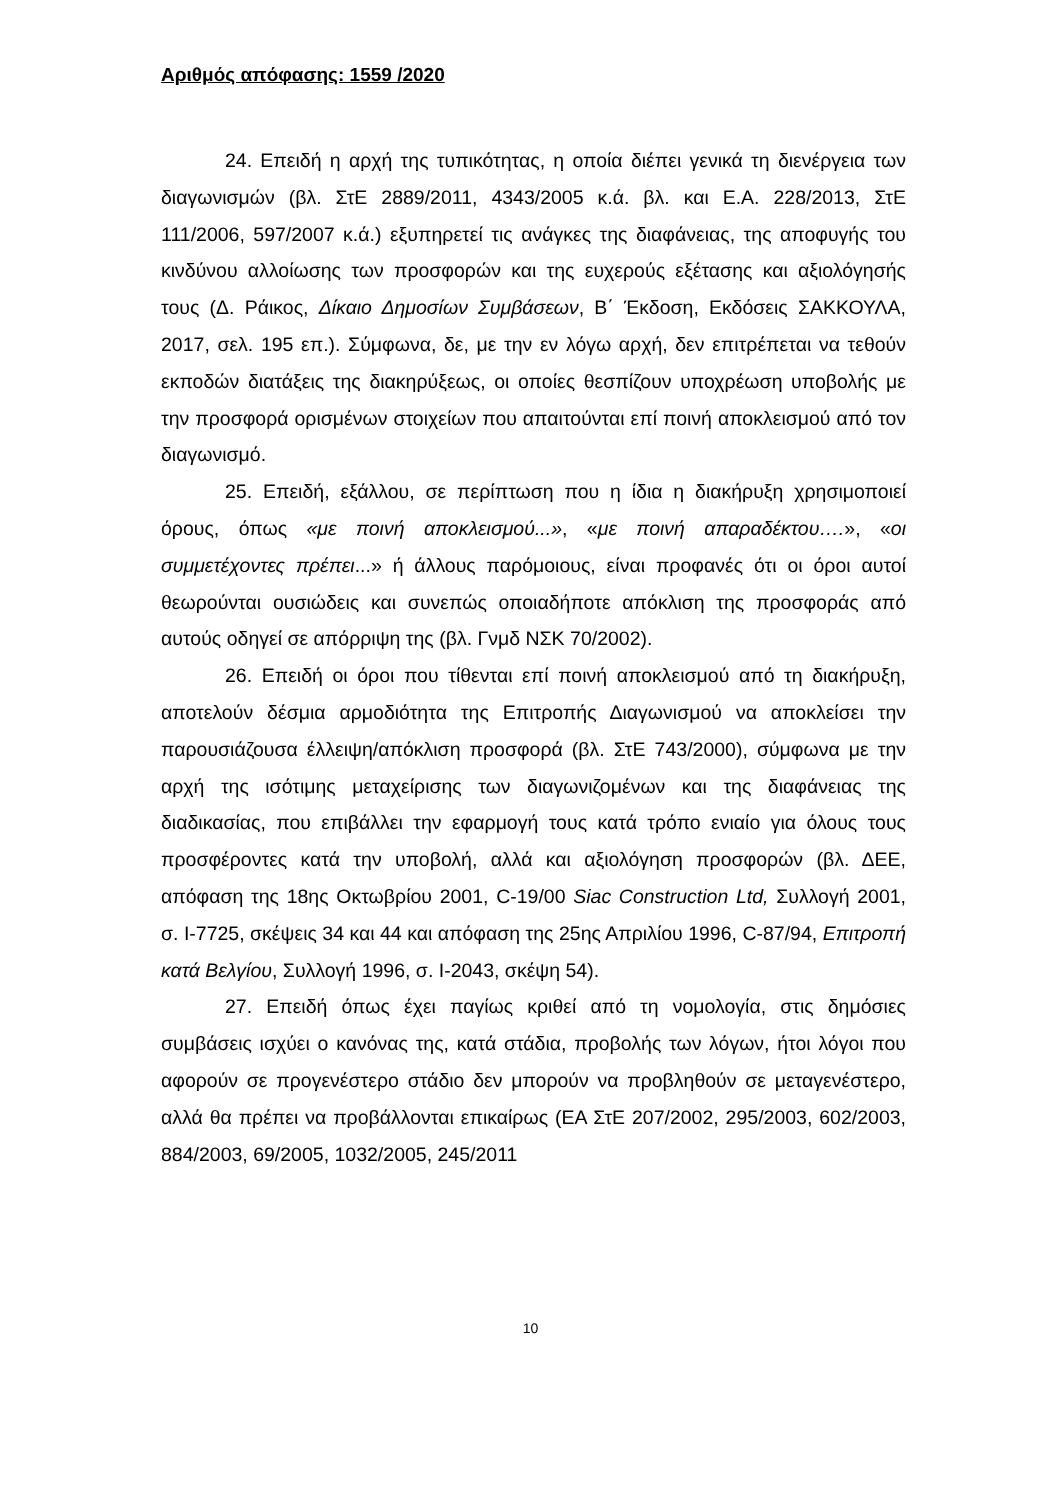Αριθμός απόφασης: 1559 /2020
24. Επειδή η αρχή της τυπικότητας, η οποία διέπει γενικά τη διενέργεια των διαγωνισμών (βλ. ΣτΕ 2889/2011, 4343/2005 κ.ά. βλ. και Ε.Α. 228/2013, ΣτΕ 111/2006, 597/2007 κ.ά.) εξυπηρετεί τις ανάγκες της διαφάνειας, της αποφυγής του κινδύνου αλλοίωσης των προσφορών και της ευχερούς εξέτασης και αξιολόγησής τους (Δ. Ράικος, Δίκαιο Δημοσίων Συμβάσεων, Β΄ Έκδοση, Εκδόσεις ΣΑΚΚΟΥΛΑ, 2017, σελ. 195 επ.). Σύμφωνα, δε, με την εν λόγω αρχή, δεν επιτρέπεται να τεθούν εκποδών διατάξεις της διακηρύξεως, οι οποίες θεσπίζουν υποχρέωση υποβολής με την προσφορά ορισμένων στοιχείων που απαιτούνται επί ποινή αποκλεισμού από τον διαγωνισμό.
25. Επειδή, εξάλλου, σε περίπτωση που η ίδια η διακήρυξη χρησιμοποιεί όρους, όπως «με ποινή αποκλεισμού...», «με ποινή απαραδέκτου….», «οι συμμετέχοντες πρέπει...» ή άλλους παρόμοιους, είναι προφανές ότι οι όροι αυτοί θεωρούνται ουσιώδεις και συνεπώς οποιαδήποτε απόκλιση της προσφοράς από αυτούς οδηγεί σε απόρριψη της (βλ. Γνμδ ΝΣΚ 70/2002).
26. Επειδή οι όροι που τίθενται επί ποινή αποκλεισμού από τη διακήρυξη, αποτελούν δέσμια αρμοδιότητα της Επιτροπής Διαγωνισμού να αποκλείσει την παρουσιάζουσα έλλειψη/απόκλιση προσφορά (βλ. ΣτΕ 743/2000), σύμφωνα με την αρχή της ισότιμης μεταχείρισης των διαγωνιζομένων και της διαφάνειας της διαδικασίας, που επιβάλλει την εφαρμογή τους κατά τρόπο ενιαίο για όλους τους προσφέροντες κατά την υποβολή, αλλά και αξιολόγηση προσφορών (βλ. ΔΕΕ, απόφαση της 18ης Οκτωβρίου 2001, C-19/00 Siac Construction Ltd, Συλλογή 2001, σ. I-7725, σκέψεις 34 και 44 και απόφαση της 25ης Απριλίου 1996, C-87/94, Επιτροπή κατά Βελγίου, Συλλογή 1996, σ. I-2043, σκέψη 54).
27. Επειδή όπως έχει παγίως κριθεί από τη νομολογία, στις δημόσιες συμβάσεις ισχύει ο κανόνας της, κατά στάδια, προβολής των λόγων, ήτοι λόγοι που αφορούν σε προγενέστερο στάδιο δεν μπορούν να προβληθούν σε μεταγενέστερο, αλλά θα πρέπει να προβάλλονται επικαίρως (ΕΑ ΣτΕ 207/2002, 295/2003, 602/2003, 884/2003, 69/2005, 1032/2005, 245/2011
10